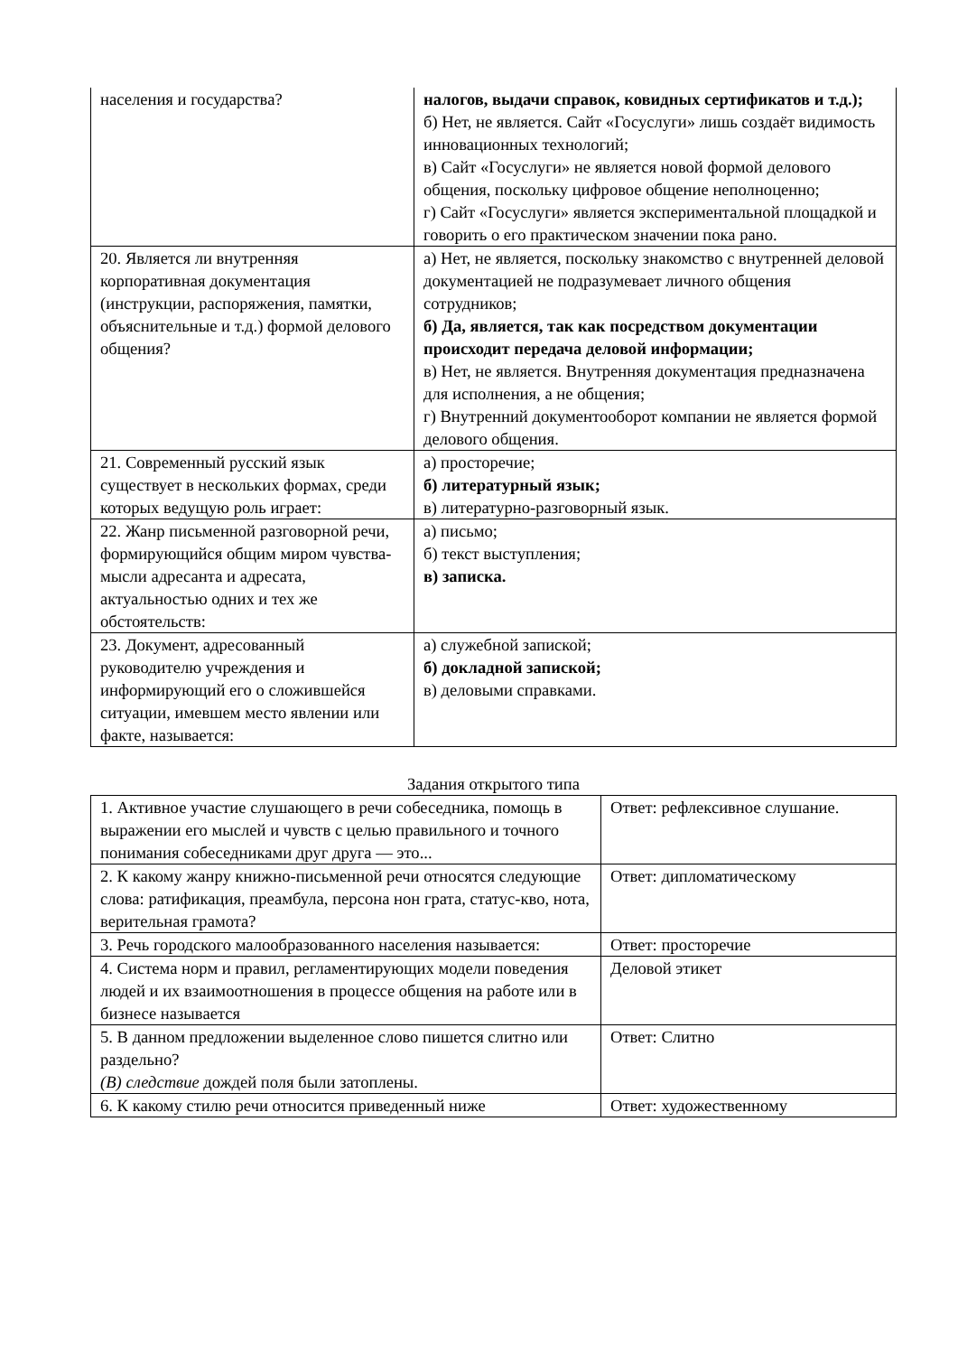| населения и государства? | налогов, выдачи справок, ковидных сертификатов и т.д.); б) Нет, не является. Сайт «Госуслуги» лишь создаёт видимость инновационных технологий; в) Сайт «Госуслуги» не является новой формой делового общения, поскольку цифровое общение неполноценно; г) Сайт «Госуслуги» является экспериментальной площадкой и говорить о его практическом значении пока рано. |
| 20. Является ли внутренняя корпоративная документация (инструкции, распоряжения, памятки, объяснительные и т.д.) формой делового общения? | а) Нет, не является, поскольку знакомство с внутренней деловой документацией не подразумевает личного общения сотрудников; б) Да, является, так как посредством документации происходит передача деловой информации; в) Нет, не является. Внутренняя документация предназначена для исполнения, а не общения; г) Внутренний документооборот компании не является формой делового общения. |
| 21. Современный русский язык существует в нескольких формах, среди которых ведущую роль играет: | а) просторечие; б) литературный язык; в) литературно-разговорный язык. |
| 22. Жанр письменной разговорной речи, формирующийся общим миром чувства-мысли адресанта и адресата, актуальностью одних и тех же обстоятельств: | а) письмо; б) текст выступления; в) записка. |
| 23. Документ, адресованный руководителю учреждения и информирующий его о сложившейся ситуации, имевшем место явлении или факте, называется: | а) служебной запиской; б) докладной запиской; в) деловыми справками. |
Задания открытого типа
| 1. Активное участие слушающего в речи собеседника, помощь в выражении его мыслей и чувств с целью правильного и точного понимания собеседниками друг друга — это... | Ответ: рефлексивное слушание. |
| 2. К какому жанру книжно-письменной речи относятся следующие слова: ратификация, преамбула, персона нон грата, статус-кво, нота, верительная грамота? | Ответ: дипломатическому |
| 3. Речь городского малообразованного населения называется: | Ответ: просторечие |
| 4. Система норм и правил, регламентирующих модели поведения людей и их взаимоотношения в процессе общения на работе или в бизнесе называется | Деловой этикет |
| 5. В данном предложении выделенное слово пишется слитно или раздельно? (В) следствие дождей поля были затоплены. | Ответ: Слитно |
| 6. К какому стилю речи относится приведенный ниже | Ответ: художественному |